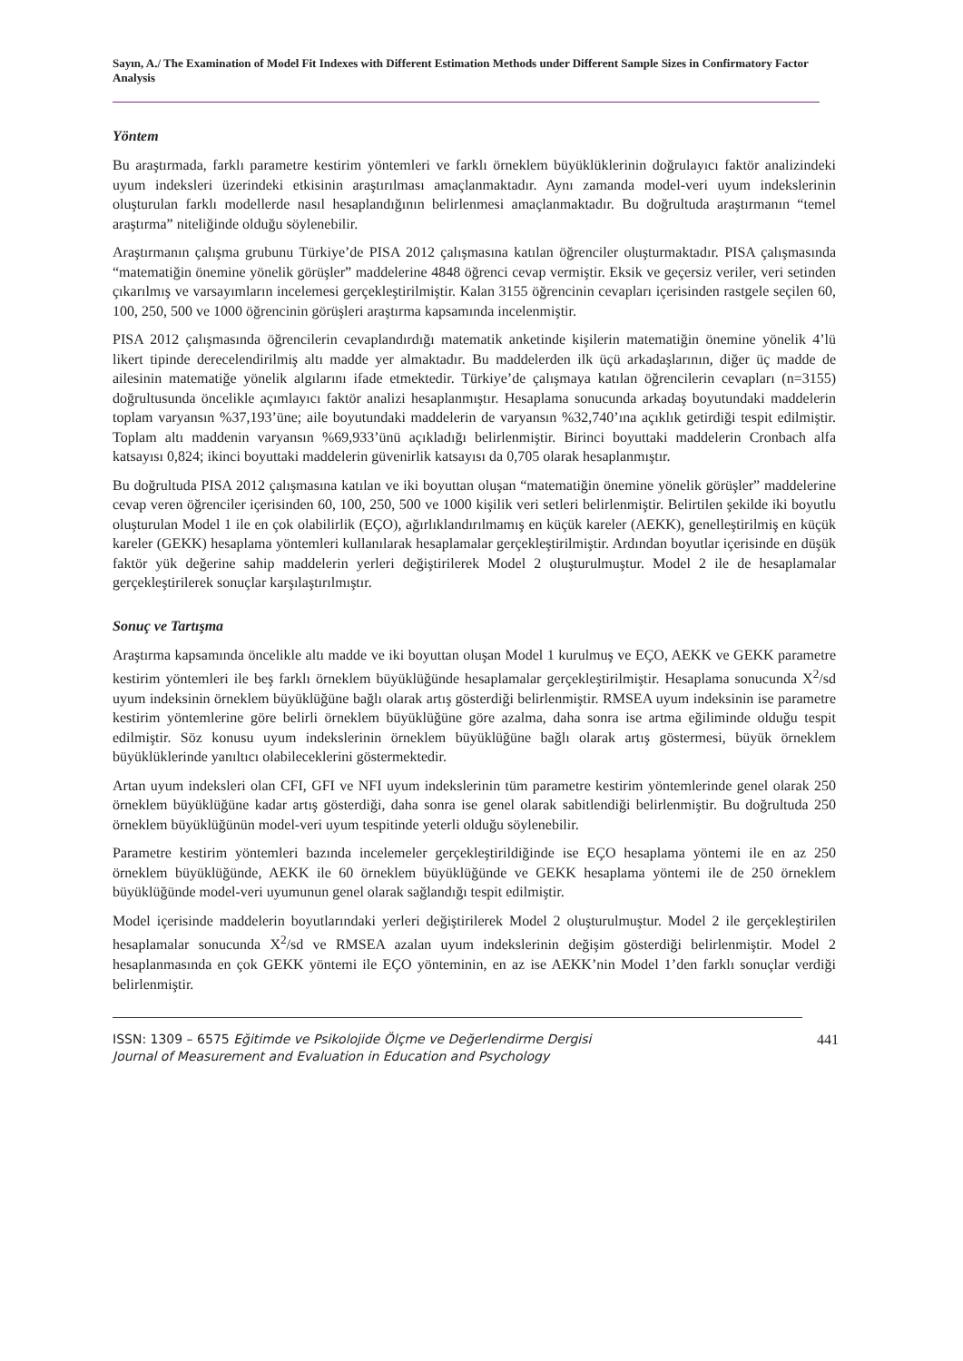Sayın, A./ The Examination of Model Fit Indexes with Different Estimation Methods under Different Sample Sizes in Confirmatory Factor Analysis
Yöntem
Bu araştırmada, farklı parametre kestirim yöntemleri ve farklı örneklem büyüklüklerinin doğrulayıcı faktör analizindeki uyum indeksleri üzerindeki etkisinin araştırılması amaçlanmaktadır. Aynı zamanda model-veri uyum indekslerinin oluşturulan farklı modellerde nasıl hesaplandığının belirlenmesi amaçlanmaktadır. Bu doğrultuda araştırmanın “temel araştırma” niteliğinde olduğu söylenebilir.
Araştırmanın çalışma grubunu Türkiye’de PISA 2012 çalışmasına katılan öğrenciler oluşturmaktadır. PISA çalışmasında “matematiğin önemine yönelik görüşler” maddelerine 4848 öğrenci cevap vermiştir. Eksik ve geçersiz veriler, veri setinden çıkarılmış ve varsayımların incelemesi gerçekleştirilmiştir. Kalan 3155 öğrencinin cevapları içerisinden rastgele seçilen 60, 100, 250, 500 ve 1000 öğrencinin görüşleri araştırma kapsamında incelenmiştir.
PISA 2012 çalışmasında öğrencilerin cevaplandırdığı matematik anketinde kişilerin matematiğin önemine yönelik 4’lü likert tipinde derecelendirilmiş altı madde yer almaktadır. Bu maddelerden ilk üçü arkadaşlarının, diğer üç madde de ailesinin matematiğe yönelik algılarını ifade etmektedir. Türkiye’de çalışmaya katılan öğrencilerin cevapları (n=3155) doğrultusunda öncelikle açımlayıcı faktör analizi hesaplanmıştır. Hesaplama sonucunda arkadaş boyutundaki maddelerin toplam varyansın %37,193’üne; aile boyutundaki maddelerin de varyansın %32,740’ına açıklık getirdiği tespit edilmiştir. Toplam altı maddenin varyansın %69,933’ünü açıkladığı belirlenmiştir. Birinci boyuttaki maddelerin Cronbach alfa katsayısı 0,824; ikinci boyuttaki maddelerin güvenirlik katsayısı da 0,705 olarak hesaplanmıştır.
Bu doğrultuda PISA 2012 çalışmasına katılan ve iki boyuttan oluşan “matematiğin önemine yönelik görüşler” maddelerine cevap veren öğrenciler içerisinden 60, 100, 250, 500 ve 1000 kişilik veri setleri belirlenmiştir. Belirtilen şekilde iki boyutlu oluşturulan Model 1 ile en çok olabilirlik (EÇO), ağırlıklandırılmamış en küçük kareler (AEKK), genelleştirilmiş en küçük kareler (GEKK) hesaplama yöntemleri kullanılarak hesaplamalar gerçekleştirilmiştir. Ardından boyutlar içerisinde en düşük faktör yük değerine sahip maddelerin yerleri değiştirilerek Model 2 oluşturulmuştur. Model 2 ile de hesaplamalar gerçekleştirilerek sonuçlar karşılaştırılmıştır.
Sonuç ve Tartışma
Araştırma kapsamında öncelikle altı madde ve iki boyuttan oluşan Model 1 kurulmuş ve EÇO, AEKK ve GEKK parametre kestirim yöntemleri ile beş farklı örneklem büyüklüğünde hesaplamalar gerçekleştirilmiştir. Hesaplama sonucunda X<sup>2</sup>/sd uyum indeksinin örneklem büyüklüğüne bağlı olarak artış gösterdiği belirlenmiştir. RMSEA uyum indeksinin ise parametre kestirim yöntemlerine göre belirli örneklem büyüklüğüne göre azalma, daha sonra ise artma eğiliminde olduğu tespit edilmiştir. Söz konusu uyum indekslerinin örneklem büyüklüğüne bağlı olarak artış göstermesi, büyük örneklem büyüklüklerinde yanıltıcı olabileceklerini göstermektedir.
Artan uyum indeksleri olan CFI, GFI ve NFI uyum indekslerinin tüm parametre kestirim yöntemlerinde genel olarak 250 örneklem büyüklüğüne kadar artış gösterdiği, daha sonra ise genel olarak sabitlendiği belirlenmiştir. Bu doğrultuda 250 örneklem büyüklüğünün model-veri uyum tespitinde yeterli olduğu söylenebilir.
Parametre kestirim yöntemleri bazında incelemeler gerçekleştirildiğinde ise EÇO hesaplama yöntemi ile en az 250 örneklem büyüklüğünde, AEKK ile 60 örneklem büyüklüğünde ve GEKK hesaplama yöntemi ile de 250 örneklem büyüklüğünde model-veri uyumunun genel olarak sağlandığı tespit edilmiştir.
Model içerisinde maddelerin boyutlarındaki yerleri değiştirilerek Model 2 oluşturulmuştur. Model 2 ile gerçekleştirilen hesaplamalar sonucunda X<sup>2</sup>/sd ve RMSEA azalan uyum indekslerinin değişim gösterdiği belirlenmiştir. Model 2 hesaplanmasında en çok GEKK yöntemi ile EÇO yönteminin, en az ise AEKK’nin Model 1’den farklı sonuçlar verdiği belirlenmiştir.
ISSN: 1309 – 6575 Eğitimde ve Psikolojide Ölçme ve Değerlendirme Dergisi
Journal of Measurement and Evaluation in Education and Psychology
441